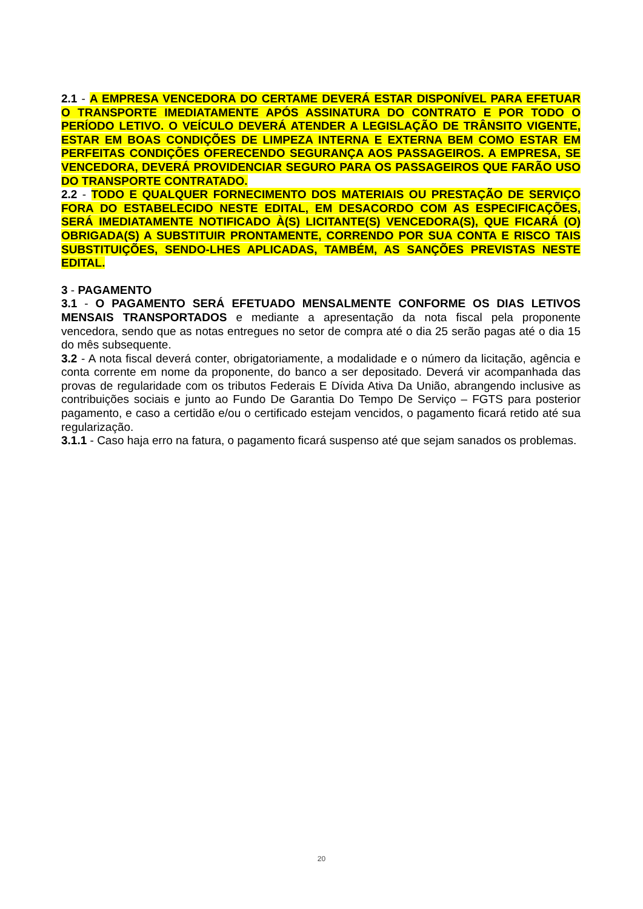2.1 - A EMPRESA VENCEDORA DO CERTAME DEVERÁ ESTAR DISPONÍVEL PARA EFETUAR O TRANSPORTE IMEDIATAMENTE APÓS ASSINATURA DO CONTRATO E POR TODO O PERÍODO LETIVO. O VEÍCULO DEVERÁ ATENDER A LEGISLAÇÃO DE TRÂNSITO VIGENTE, ESTAR EM BOAS CONDIÇÕES DE LIMPEZA INTERNA E EXTERNA BEM COMO ESTAR EM PERFEITAS CONDIÇÕES OFERECENDO SEGURANÇA AOS PASSAGEIROS. A EMPRESA, SE VENCEDORA, DEVERÁ PROVIDENCIAR SEGURO PARA OS PASSAGEIROS QUE FARÃO USO DO TRANSPORTE CONTRATADO.
2.2 - TODO E QUALQUER FORNECIMENTO DOS MATERIAIS OU PRESTAÇÃO DE SERVIÇO FORA DO ESTABELECIDO NESTE EDITAL, EM DESACORDO COM AS ESPECIFICAÇÕES, SERÁ IMEDIATAMENTE NOTIFICADO À(S) LICITANTE(S) VENCEDORA(S), QUE FICARÁ (O) OBRIGADA(S) A SUBSTITUIR PRONTAMENTE, CORRENDO POR SUA CONTA E RISCO TAIS SUBSTITUIÇÕES, SENDO-LHES APLICADAS, TAMBÉM, AS SANÇÕES PREVISTAS NESTE EDITAL.
3 - PAGAMENTO
3.1 - O PAGAMENTO SERÁ EFETUADO MENSALMENTE CONFORME OS DIAS LETIVOS MENSAIS TRANSPORTADOS e mediante a apresentação da nota fiscal pela proponente vencedora, sendo que as notas entregues no setor de compra até o dia 25 serão pagas até o dia 15 do mês subsequente.
3.2 - A nota fiscal deverá conter, obrigatoriamente, a modalidade e o número da licitação, agência e conta corrente em nome da proponente, do banco a ser depositado. Deverá vir acompanhada das provas de regularidade com os tributos Federais E Dívida Ativa Da União, abrangendo inclusive as contribuições sociais e junto ao Fundo De Garantia Do Tempo De Serviço – FGTS para posterior pagamento, e caso a certidão e/ou o certificado estejam vencidos, o pagamento ficará retido até sua regularização.
3.1.1 - Caso haja erro na fatura, o pagamento ficará suspenso até que sejam sanados os problemas.
20